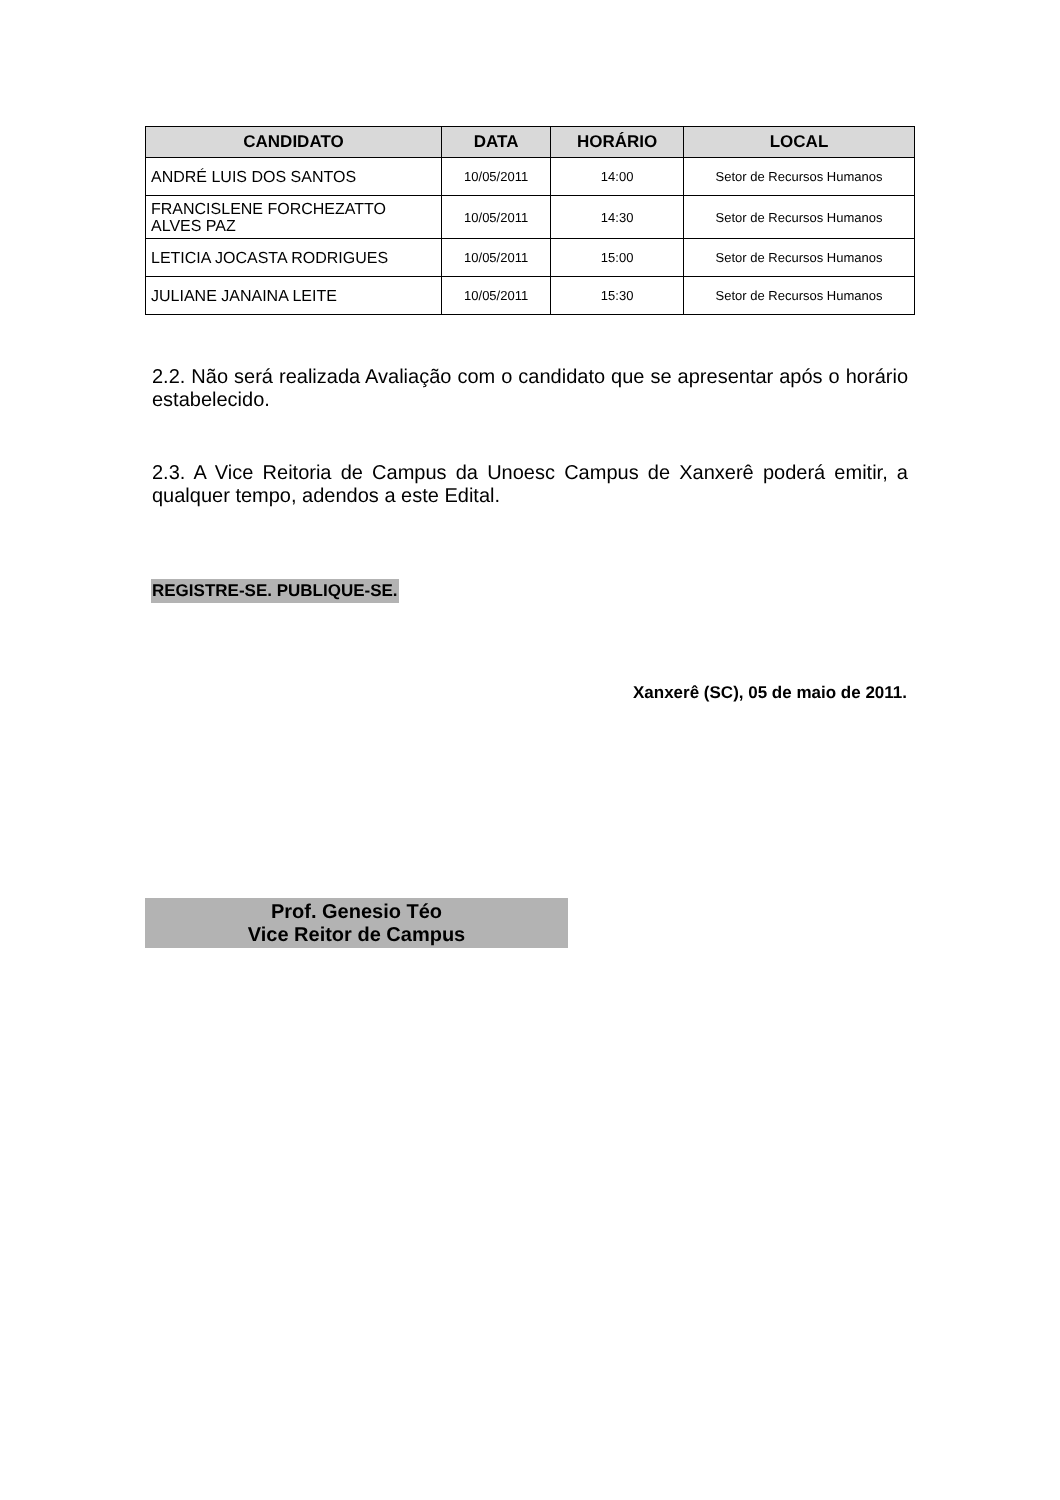| CANDIDATO | DATA | HORÁRIO | LOCAL |
| --- | --- | --- | --- |
| ANDRÉ LUIS DOS SANTOS | 10/05/2011 | 14:00 | Setor de Recursos Humanos |
| FRANCISLENE FORCHEZATTO ALVES PAZ | 10/05/2011 | 14:30 | Setor de Recursos Humanos |
| LETICIA JOCASTA RODRIGUES | 10/05/2011 | 15:00 | Setor de Recursos Humanos |
| JULIANE JANAINA LEITE | 10/05/2011 | 15:30 | Setor de Recursos Humanos |
2.2. Não será realizada Avaliação com o candidato que se apresentar após o horário estabelecido.
2.3. A Vice Reitoria de Campus da Unoesc Campus de Xanxerê poderá emitir, a qualquer tempo, adendos a este Edital.
REGISTRE-SE. PUBLIQUE-SE.
Xanxerê (SC), 05 de maio de 2011.
Prof. Genesio Téo
Vice Reitor de Campus